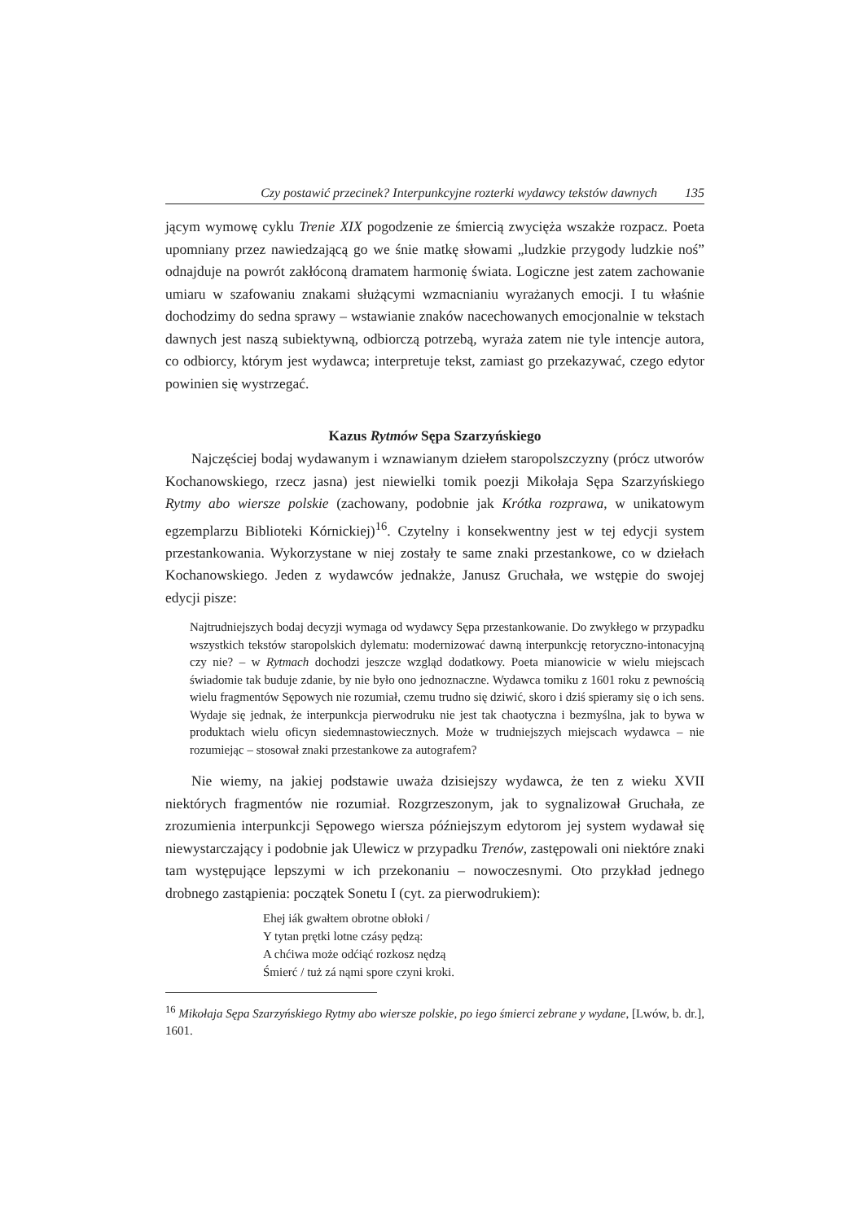Czy postawić przecinek? Interpunkcyjne rozterki wydawcy tekstów dawnych 135
jącym wymowę cyklu Trenie XIX pogodzenie ze śmiercią zwycięża wszakże rozpacz. Poeta upomniany przez nawiedzającą go we śnie matkę słowami „ludzkie przygody ludzkie noś” odnajduje na powrót zakłóconą dramatem harmonię świata. Logiczne jest zatem zachowanie umiaru w szafowaniu znakami służącymi wzmacnianiu wyrażanych emocji. I tu właśnie dochodzimy do sedna sprawy – wstawianie znaków nacechowanych emocjonalnie w tekstach dawnych jest naszą subiektywną, odbiorczą potrzebą, wyraża zatem nie tyle intencje autora, co odbiorcy, którym jest wydawca; interpretuje tekst, zamiast go przekazywać, czego edytor powinien się wystrzegać.
Kazus Rytmów Sępa Szarzyńskiego
Najczęściej bodaj wydawanym i wznawianym dziełem staropolszczyzny (prócz utworów Kochanowskiego, rzecz jasna) jest niewielki tomik poezji Mikołaja Sępa Szarzyńskiego Rytmy abo wiersze polskie (zachowany, podobnie jak Krótka rozprawa, w unikatowym egzemplarzu Biblioteki Kórnickiej)<sup>16</sup>. Czytelny i konsekwentny jest w tej edycji system przestankowania. Wykorzystane w niej zostały te same znaki przestankowe, co w dziełach Kochanowskiego. Jeden z wydawców jednakże, Janusz Gruchała, we wstępie do swojej edycji pisze:
Najtrudniejszych bodaj decyzji wymaga od wydawcy Sępa przestankowanie. Do zwykłego w przypadku wszystkich tekstów staropolskich dylematu: modernizować dawną interpunkcję retoryczno-intonacyjną czy nie? – w Rytmach dochodzi jeszcze wzgląd dodatkowy. Poeta mianowicie w wielu miejscach świadomie tak buduje zdanie, by nie było ono jednoznaczne. Wydawca tomiku z 1601 roku z pewnością wielu fragmentów Sępowych nie rozumiał, czemu trudno się dziwić, skoro i dziś spieramy się o ich sens. Wydaje się jednak, że interpunkcja pierwodruku nie jest tak chaotyczna i bezmyślna, jak to bywa w produktach wielu oficyn siedemnastowiecznych. Może w trudniejszych miejscach wydawca – nie rozumiejąc – stosował znaki przestankowe za autografem?
Nie wiemy, na jakiej podstawie uważa dzisiejszy wydawca, że ten z wieku XVII niektórych fragmentów nie rozumiał. Rozgrzeszonym, jak to sygnalizował Gruchała, ze zrozumienia interpunkcji Sępowego wiersza późniejszym edytorom jej system wydawał się niewystarczający i podobnie jak Ulewicz w przypadku Trenów, zastępowali oni niektóre znaki tam występujące lepszymi w ich przekonaniu – nowoczesnymi. Oto przykład jednego drobnego zastąpienia: początek Sonetu I (cyt. za pierwodrukiem):
Ehej iák gwałtem obrotne obłoki /
Y tytan prętki lotne czásy pędzą:
A chćiwa może odćiąć rozkosz nędzą
Śmierć / tuż zá nąmi spore czyni kroki.
<sup>16</sup> Mikołaja Sępa Szarzyńskiego Rytmy abo wiersze polskie, po iego śmierci zebrane y wydane, [Lwów, b. dr.], 1601.